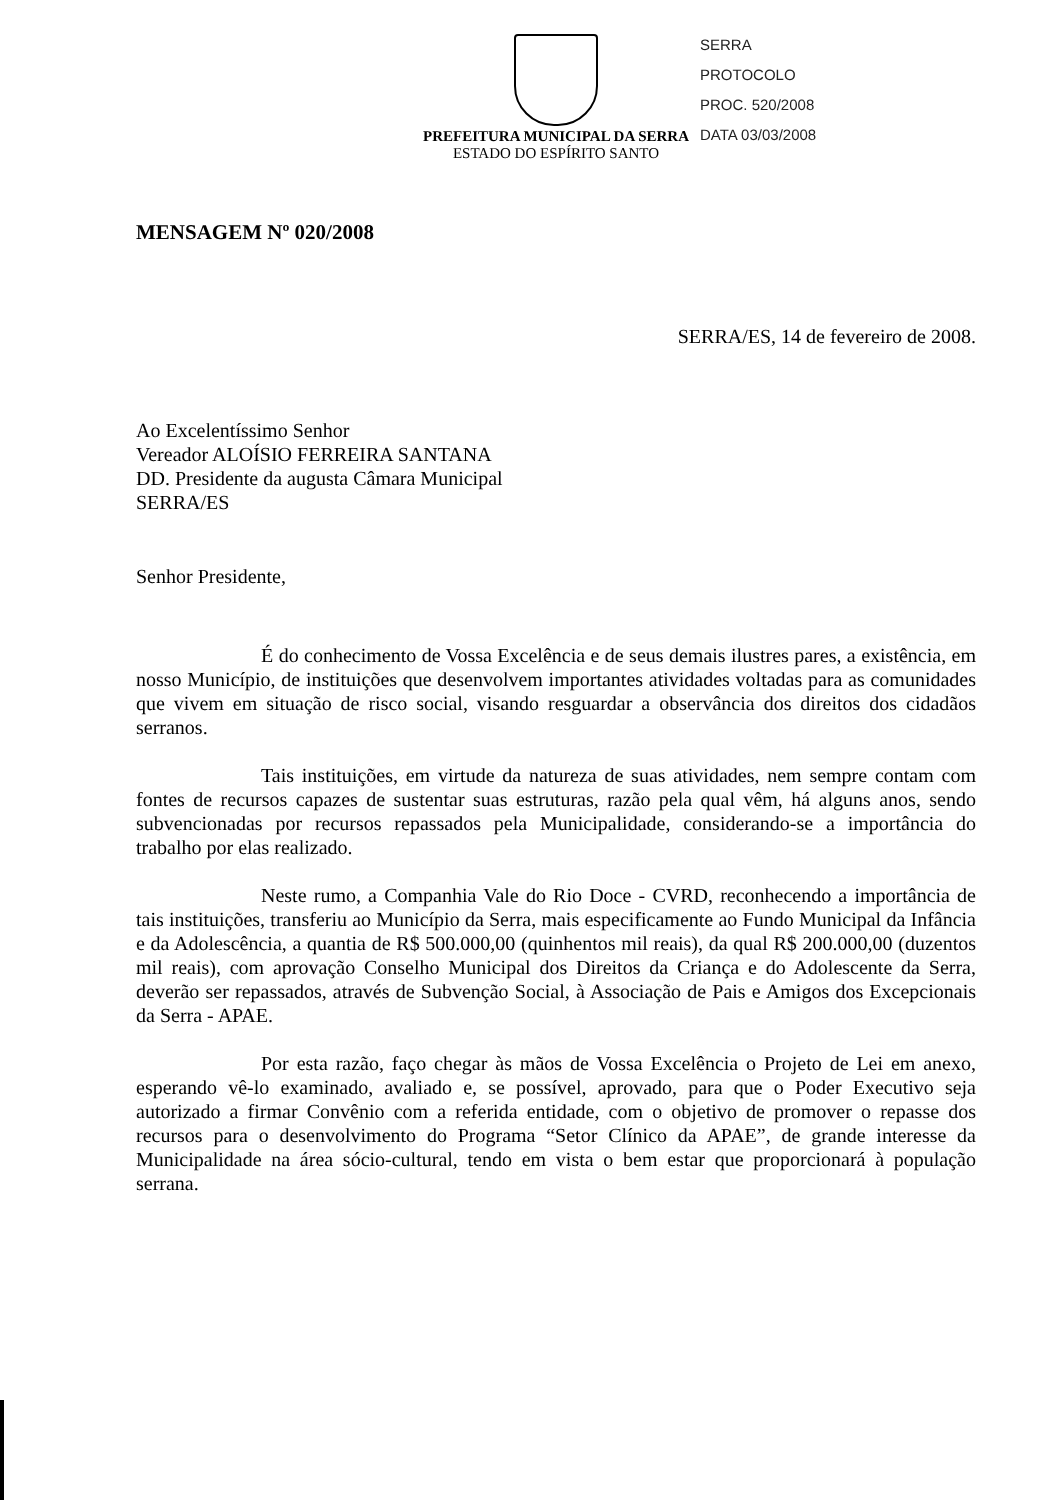PREFEITURA MUNICIPAL DA SERRA
ESTADO DO ESPÍRITO SANTO
SERRA
PROTOCOLO
PROC. 520/2008
DATA 03/03/2008
MENSAGEM Nº 020/2008
SERRA/ES, 14 de fevereiro de 2008.
Ao Excelentíssimo Senhor
Vereador ALOÍSIO FERREIRA SANTANA
DD. Presidente da augusta Câmara Municipal
SERRA/ES
Senhor Presidente,
É do conhecimento de Vossa Excelência e de seus demais ilustres pares, a existência, em nosso Município, de instituições que desenvolvem importantes atividades voltadas para as comunidades que vivem em situação de risco social, visando resguardar a observância dos direitos dos cidadãos serranos.
Tais instituições, em virtude da natureza de suas atividades, nem sempre contam com fontes de recursos capazes de sustentar suas estruturas, razão pela qual vêm, há alguns anos, sendo subvencionadas por recursos repassados pela Municipalidade, considerando-se a importância do trabalho por elas realizado.
Neste rumo, a Companhia Vale do Rio Doce - CVRD, reconhecendo a importância de tais instituições, transferiu ao Município da Serra, mais especificamente ao Fundo Municipal da Infância e da Adolescência, a quantia de R$ 500.000,00 (quinhentos mil reais), da qual R$ 200.000,00 (duzentos mil reais), com aprovação Conselho Municipal dos Direitos da Criança e do Adolescente da Serra, deverão ser repassados, através de Subvenção Social, à Associação de Pais e Amigos dos Excepcionais da Serra - APAE.
Por esta razão, faço chegar às mãos de Vossa Excelência o Projeto de Lei em anexo, esperando vê-lo examinado, avaliado e, se possível, aprovado, para que o Poder Executivo seja autorizado a firmar Convênio com a referida entidade, com o objetivo de promover o repasse dos recursos para o desenvolvimento do Programa “Setor Clínico da APAE”, de grande interesse da Municipalidade na área sócio-cultural, tendo em vista o bem estar que proporcionará à população serrana.